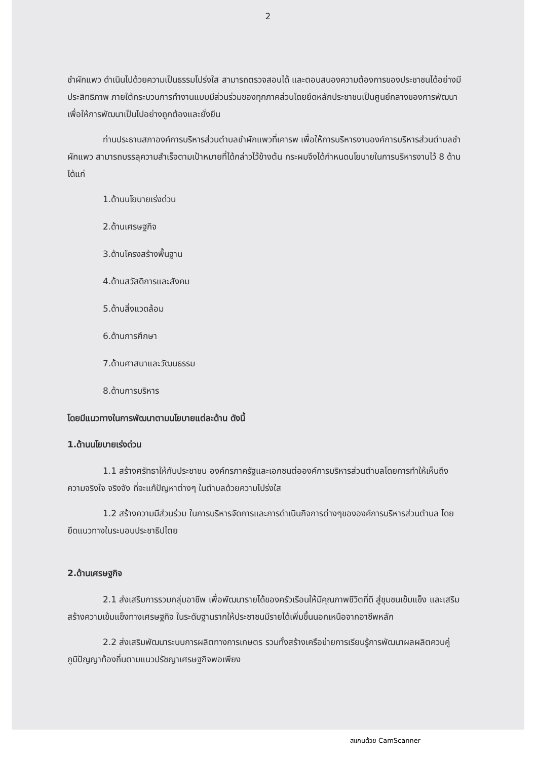2
ชำผักแพว ดำเนินไปด้วยความเป็นธรรมโปร่งใส สามารถตรวจสอบได้ และตอบสนองความต้องการของประชาชนได้อย่างมีประสิทธิภาพ ภายใต้กระบวนการทำงานแบบมีส่วนร่วมของทุกภาคส่วนโดยยึดหลักประชาชนเป็นศูนย์กลางของการพัฒนา เพื่อให้การพัฒนาเป็นไปอย่างถูกต้องและยั่งยืน
ท่านประธานสภาองค์การบริหารส่วนตำบลชำผักแพวที่เคารพ เพื่อให้การบริหารงานองค์การบริหารส่วนตำบลชำผักแพว สามารถบรรลุความสำเร็จตามเป้าหมายที่ได้กล่าวไว้ข้างต้น กระผมจึงได้กำหนดนโยบายในการบริหารงานไว้ 8 ด้าน ได้แก่
1.ด้านนโยบายเร่งด่วน
2.ด้านเศรษฐกิจ
3.ด้านโครงสร้างพื้นฐาน
4.ด้านสวัสดิการและสังคม
5.ด้านสิ่งแวดล้อม
6.ด้านการศึกษา
7.ด้านศาสนาและวัฒนธรรม
8.ด้านการบริหาร
โดยมีแนวทางในการพัฒนาตามนโยบายแต่ละด้าน ดังนี้
1.ด้านนโยบายเร่งด่วน
1.1 สร้างศรัทธาให้กับประชาชน องค์กรภาครัฐและเอกชนต่อองค์การบริหารส่วนตำบลโดยการทำให้เห็นถึงความจริงใจ จริงจัง ที่จะแก้ปัญหาต่างๆ ในตำบลด้วยความโปร่งใส
1.2 สร้างความมีส่วนร่วม ในการบริหารจัดการและการดำเนินกิจการต่างๆขององค์การบริหารส่วนตำบล โดยยึดแนวทางในระบอบประชาธิปไตย
2.ด้านเศรษฐกิจ
2.1 ส่งเสริมการรวมกลุ่มอาชีพ เพื่อพัฒนารายได้ของครัวเรือนให้มีคุณภาพชีวิตที่ดี สู่ชุมชนเข้มแข็ง และเสริมสร้างความเข้มแข็งทางเศรษฐกิจ ในระดับฐานรากให้ประชาชนมีรายได้เพิ่มขึ้นนอกเหนือจากอาชีพหลัก
2.2 ส่งเสริมพัฒนาระบบการผลิตทางการเกษตร รวมทั้งสร้างเครือข่ายการเรียนรู้การพัฒนาผลผลิตควบคู่ภูมิปัญญาท้องถิ่นตามแนวปรัชญาเศรษฐกิจพอเพียง
สแกนด้วย CamScanner